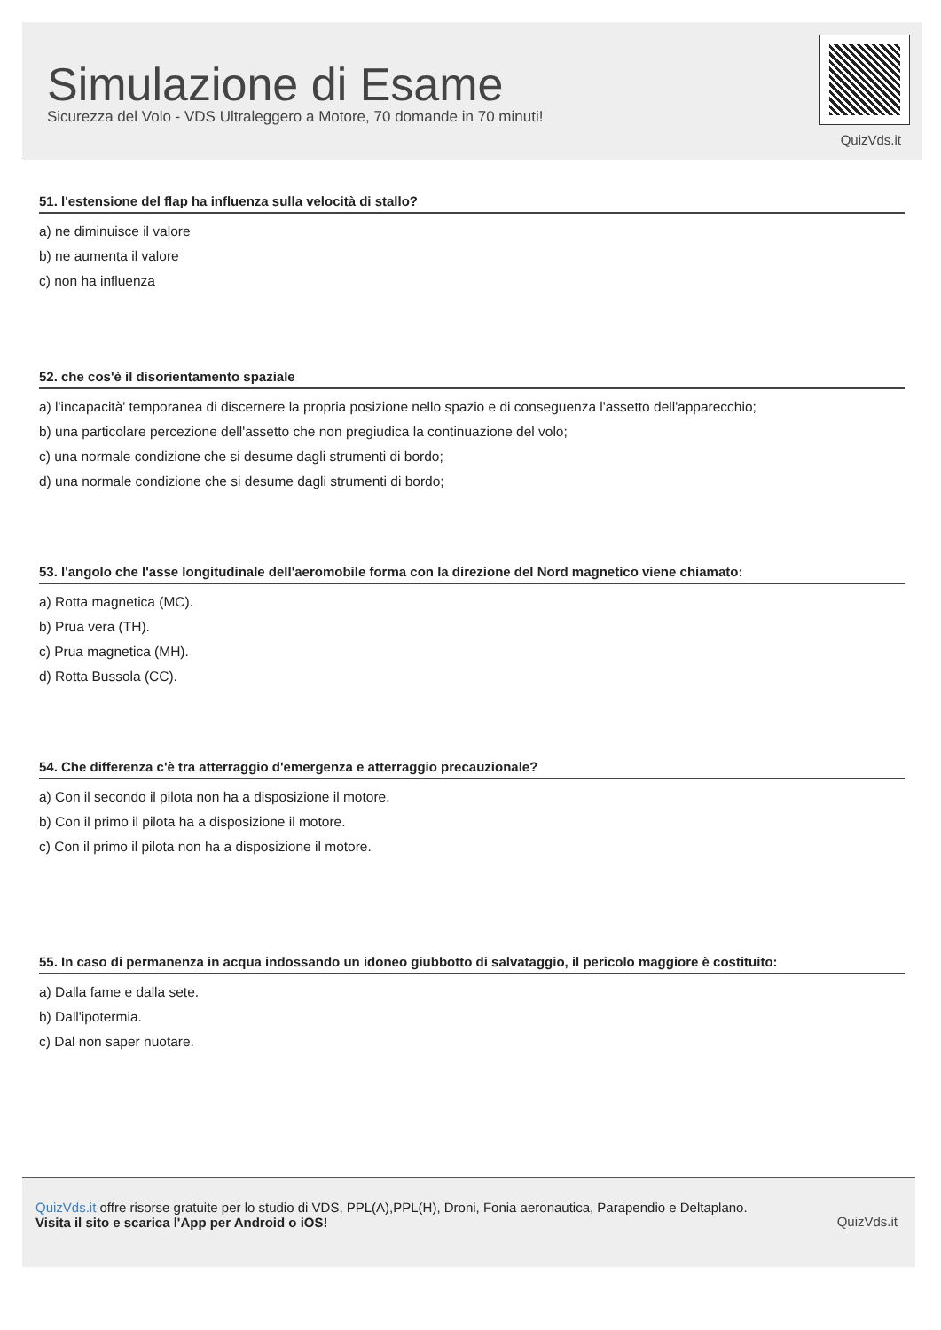Simulazione di Esame
Sicurezza del Volo - VDS Ultraleggero a Motore, 70 domande in 70 minuti!
QuizVds.it
51. l'estensione del flap ha influenza sulla velocità di stallo?
a) ne diminuisce il valore
b) ne aumenta il valore
c) non ha influenza
52. che cos'è il disorientamento spaziale
a) l'incapacità' temporanea di discernere la propria posizione nello spazio e di conseguenza l'assetto dell'apparecchio;
b) una particolare percezione dell'assetto che non pregiudica la continuazione del volo;
c) una normale condizione che si desume dagli strumenti di bordo;
d) una normale condizione che si desume dagli strumenti di bordo;
53. l'angolo che l'asse longitudinale dell'aeromobile forma con la direzione del Nord magnetico viene chiamato:
a) Rotta magnetica (MC).
b) Prua vera (TH).
c) Prua magnetica (MH).
d) Rotta Bussola (CC).
54. Che differenza c'è tra atterraggio d'emergenza e atterraggio precauzionale?
a) Con il secondo il pilota non ha a disposizione il motore.
b) Con il primo il pilota ha a disposizione il motore.
c) Con il primo il pilota non ha a disposizione il motore.
55. In caso di permanenza in acqua indossando un idoneo giubbotto di salvataggio, il pericolo maggiore è costituito:
a) Dalla fame e dalla sete.
b) Dall'ipotermia.
c) Dal non saper nuotare.
QuizVds.it offre risorse gratuite per lo studio di VDS, PPL(A),PPL(H), Droni, Fonia aeronautica, Parapendio e Deltaplano.
Visita il sito e scarica l'App per Android o iOS!
QuizVds.it